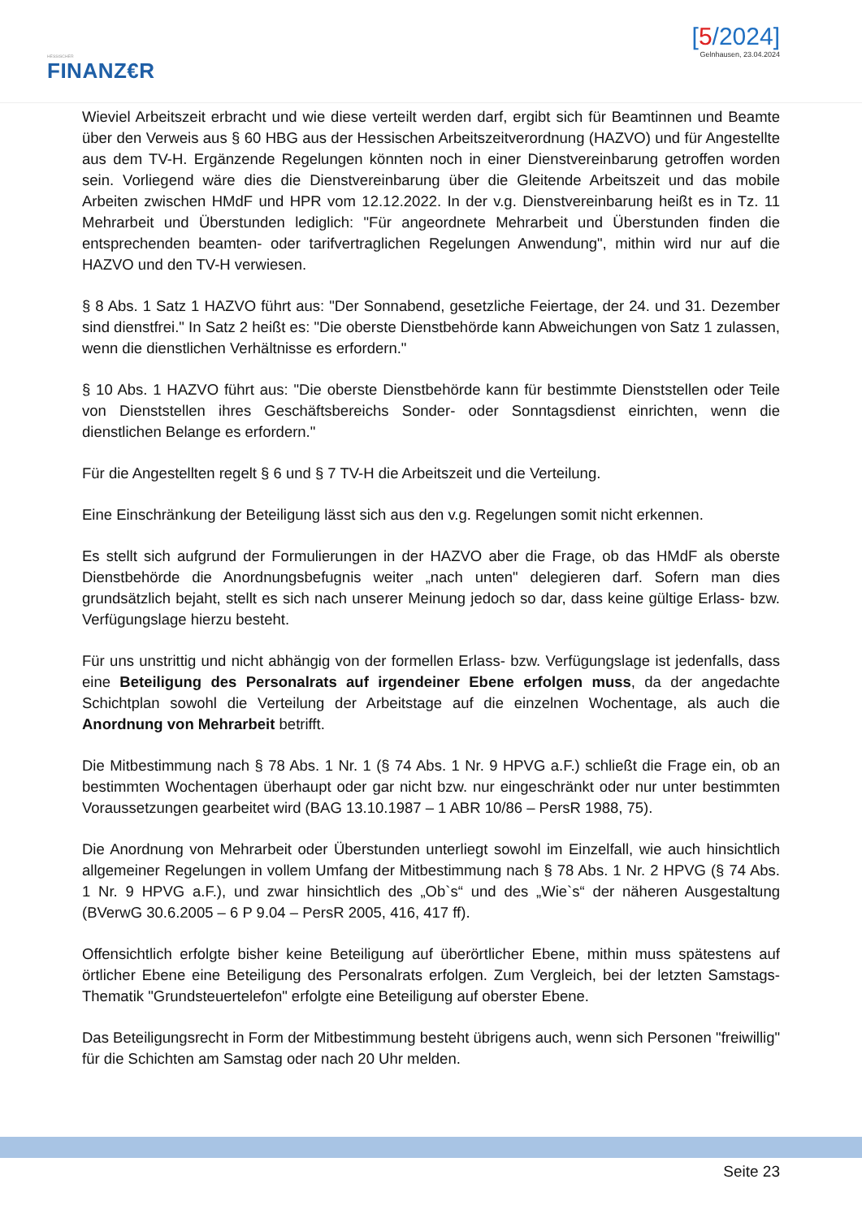HESSISCHER
FINANZ€R
[5/2024]
Gelnhausen, 23.04.2024
Wieviel Arbeitszeit erbracht und wie diese verteilt werden darf, ergibt sich für Beamtinnen und Beamte über den Verweis aus § 60 HBG aus der Hessischen Arbeitszeitverordnung (HAZVO) und für Angestellte aus dem TV-H. Ergänzende Regelungen könnten noch in einer Dienstvereinbarung getroffen worden sein. Vorliegend wäre dies die Dienstvereinbarung über die Gleitende Arbeitszeit und das mobile Arbeiten zwischen HMdF und HPR vom 12.12.2022. In der v.g. Dienstvereinbarung heißt es in Tz. 11 Mehrarbeit und Überstunden lediglich: "Für angeordnete Mehrarbeit und Überstunden finden die entsprechenden beamten- oder tarifvertraglichen Regelungen Anwendung", mithin wird nur auf die HAZVO und den TV-H verwiesen.
§ 8 Abs. 1 Satz 1 HAZVO führt aus: "Der Sonnabend, gesetzliche Feiertage, der 24. und 31. Dezember sind dienstfrei." In Satz 2 heißt es: "Die oberste Dienstbehörde kann Abweichungen von Satz 1 zulassen, wenn die dienstlichen Verhältnisse es erfordern."
§ 10 Abs. 1 HAZVO führt aus: "Die oberste Dienstbehörde kann für bestimmte Dienststellen oder Teile von Dienststellen ihres Geschäftsbereichs Sonder- oder Sonntagsdienst einrichten, wenn die dienstlichen Belange es erfordern."
Für die Angestellten regelt § 6 und § 7 TV-H die Arbeitszeit und die Verteilung.
Eine Einschränkung der Beteiligung lässt sich aus den v.g. Regelungen somit nicht erkennen.
Es stellt sich aufgrund der Formulierungen in der HAZVO aber die Frage, ob das HMdF als oberste Dienstbehörde die Anordnungsbefugnis weiter „nach unten" delegieren darf. Sofern man dies grundsätzlich bejaht, stellt es sich nach unserer Meinung jedoch so dar, dass keine gültige Erlass- bzw. Verfügungslage hierzu besteht.
Für uns unstrittig und nicht abhängig von der formellen Erlass- bzw. Verfügungslage ist jedenfalls, dass eine Beteiligung des Personalrats auf irgendeiner Ebene erfolgen muss, da der angedachte Schichtplan sowohl die Verteilung der Arbeitstage auf die einzelnen Wochentage, als auch die Anordnung von Mehrarbeit betrifft.
Die Mitbestimmung nach § 78 Abs. 1 Nr. 1 (§ 74 Abs. 1 Nr. 9 HPVG a.F.) schließt die Frage ein, ob an bestimmten Wochentagen überhaupt oder gar nicht bzw. nur eingeschränkt oder nur unter bestimmten Voraussetzungen gearbeitet wird (BAG 13.10.1987 – 1 ABR 10/86 – PersR 1988, 75).
Die Anordnung von Mehrarbeit oder Überstunden unterliegt sowohl im Einzelfall, wie auch hinsichtlich allgemeiner Regelungen in vollem Umfang der Mitbestimmung nach § 78 Abs. 1 Nr. 2 HPVG (§ 74 Abs. 1 Nr. 9 HPVG a.F.), und zwar hinsichtlich des „Ob`s“ und des „Wie`s“ der näheren Ausgestaltung (BVerwG 30.6.2005 – 6 P 9.04 – PersR 2005, 416, 417 ff).
Offensichtlich erfolgte bisher keine Beteiligung auf überörtlicher Ebene, mithin muss spätestens auf örtlicher Ebene eine Beteiligung des Personalrats erfolgen. Zum Vergleich, bei der letzten Samstags-Thematik "Grundsteuertelefon" erfolgte eine Beteiligung auf oberster Ebene.
Das Beteiligungsrecht in Form der Mitbestimmung besteht übrigens auch, wenn sich Personen "freiwillig" für die Schichten am Samstag oder nach 20 Uhr melden.
Seite 23